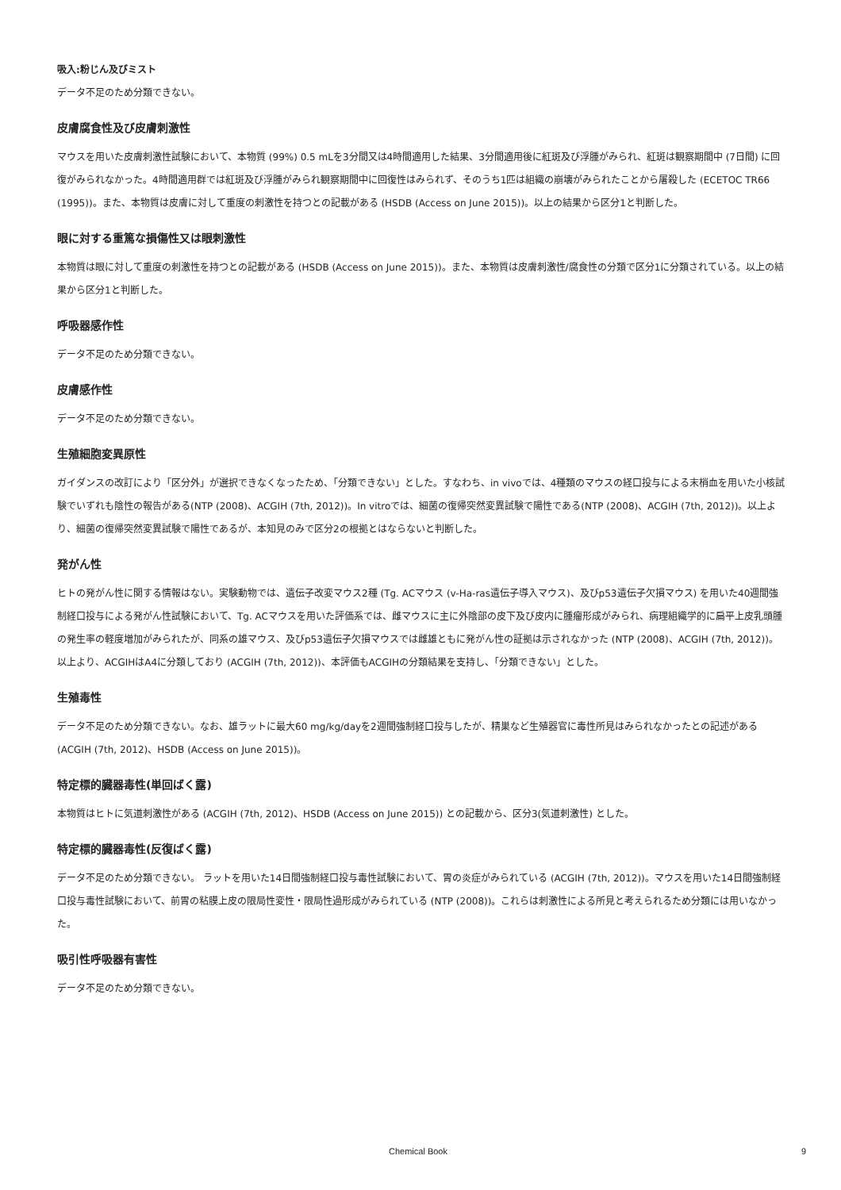吸入:粉じん及びミスト
データ不足のため分類できない。
皮膚腐食性及び皮膚刺激性
マウスを用いた皮膚刺激性試験において、本物質 (99%) 0.5 mLを3分間又は4時間適用した結果、3分間適用後に紅斑及び浮腫がみられ、紅斑は観察期間中 (7日間) に回復がみられなかった。4時間適用群では紅斑及び浮腫がみられ観察期間中に回復性はみられず、そのうち1匹は組織の崩壊がみられたことから屠殺した (ECETOC TR66 (1995))。また、本物質は皮膚に対して重度の刺激性を持つとの記載がある (HSDB (Access on June 2015))。以上の結果から区分1と判断した。
眼に対する重篤な損傷性又は眼刺激性
本物質は眼に対して重度の刺激性を持つとの記載がある (HSDB (Access on June 2015))。また、本物質は皮膚刺激性/腐食性の分類で区分1に分類されている。以上の結果から区分1と判断した。
呼吸器感作性
データ不足のため分類できない。
皮膚感作性
データ不足のため分類できない。
生殖細胞変異原性
ガイダンスの改訂により「区分外」が選択できなくなったため、「分類できない」とした。すなわち、in vivoでは、4種類のマウスの経口投与による末梢血を用いた小核試験でいずれも陰性の報告がある(NTP (2008)、ACGIH (7th, 2012))。In vitroでは、細菌の復帰突然変異試験で陽性である(NTP (2008)、ACGIH (7th, 2012))。以上より、細菌の復帰突然変異試験で陽性であるが、本知見のみで区分2の根拠とはならないと判断した。
発がん性
ヒトの発がん性に関する情報はない。実験動物では、遺伝子改変マウス2種 (Tg. ACマウス (v-Ha-ras遺伝子導入マウス)、及びp53遺伝子欠損マウス) を用いた40週間強制経口投与による発がん性試験において、Tg. ACマウスを用いた評価系では、雌マウスに主に外陰部の皮下及び皮内に腫瘤形成がみられ、病理組織学的に扁平上皮乳頭腫の発生率の軽度増加がみられたが、同系の雄マウス、及びp53遺伝子欠損マウスでは雌雄ともに発がん性の証拠は示されなかった (NTP (2008)、ACGIH (7th, 2012))。以上より、ACGIHはA4に分類しており (ACGIH (7th, 2012))、本評価もACGIHの分類結果を支持し、「分類できない」とした。
生殖毒性
データ不足のため分類できない。なお、雄ラットに最大60 mg/kg/dayを2週間強制経口投与したが、精巣など生殖器官に毒性所見はみられなかったとの記述がある (ACGIH (7th, 2012)、HSDB (Access on June 2015))。
特定標的臓器毒性(単回ばく露)
本物質はヒトに気道刺激性がある (ACGIH (7th, 2012)、HSDB (Access on June 2015)) との記載から、区分3(気道刺激性) とした。
特定標的臓器毒性(反復ばく露)
データ不足のため分類できない。 ラットを用いた14日間強制経口投与毒性試験において、胃の炎症がみられている (ACGIH (7th, 2012))。マウスを用いた14日間強制経口投与毒性試験において、前胃の粘膜上皮の限局性変性・限局性過形成がみられている (NTP (2008))。これらは刺激性による所見と考えられるため分類には用いなかった。
吸引性呼吸器有害性
データ不足のため分類できない。
Chemical Book 9